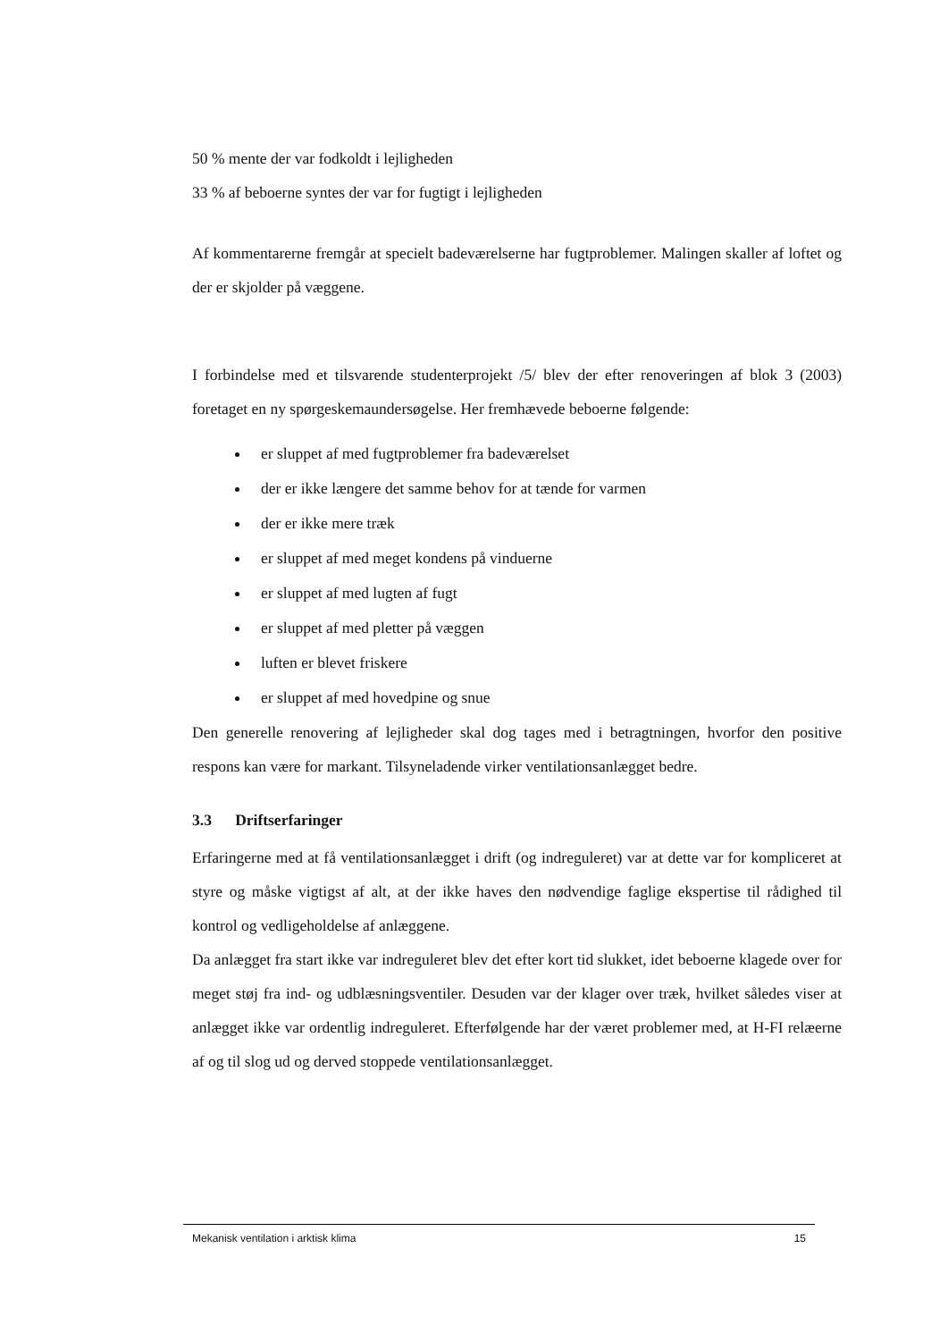50 % mente der var fodkoldt i lejligheden
33 % af beboerne syntes der var for fugtigt i lejligheden
Af kommentarerne fremgår at specielt badeværelserne har fugtproblemer. Malingen skaller af loftet og der er skjolder på væggene.
I forbindelse med et tilsvarende studenterprojekt /5/ blev der efter renoveringen af blok 3 (2003) foretaget en ny spørgeskemaundersøgelse. Her fremhævede beboerne følgende:
er sluppet af med fugtproblemer fra badeværelset
der er ikke længere det samme behov for at tænde for varmen
der er ikke mere træk
er sluppet af med meget kondens på vinduerne
er sluppet af med lugten af fugt
er sluppet af med pletter på væggen
luften er blevet friskere
er sluppet af med hovedpine og snue
Den generelle renovering af lejligheder skal dog tages med i betragtningen, hvorfor den positive respons kan være for markant. Tilsyneladende virker ventilationsanlægget bedre.
3.3 Driftserfaringer
Erfaringerne med at få ventilationsanlægget i drift (og indreguleret) var at dette var for kompliceret at styre og måske vigtigst af alt, at der ikke haves den nødvendige faglige ekspertise til rådighed til kontrol og vedligeholdelse af anlæggene.
Da anlægget fra start ikke var indreguleret blev det efter kort tid slukket, idet beboerne klagede over for meget støj fra ind- og udblæsningsventiler. Desuden var der klager over træk, hvilket således viser at anlægget ikke var ordentlig indreguleret. Efterfølgende har der været problemer med, at H-FI relæerne af og til slog ud og derved stoppede ventilationsanlægget.
Mekanisk ventilation i arktisk klima 15